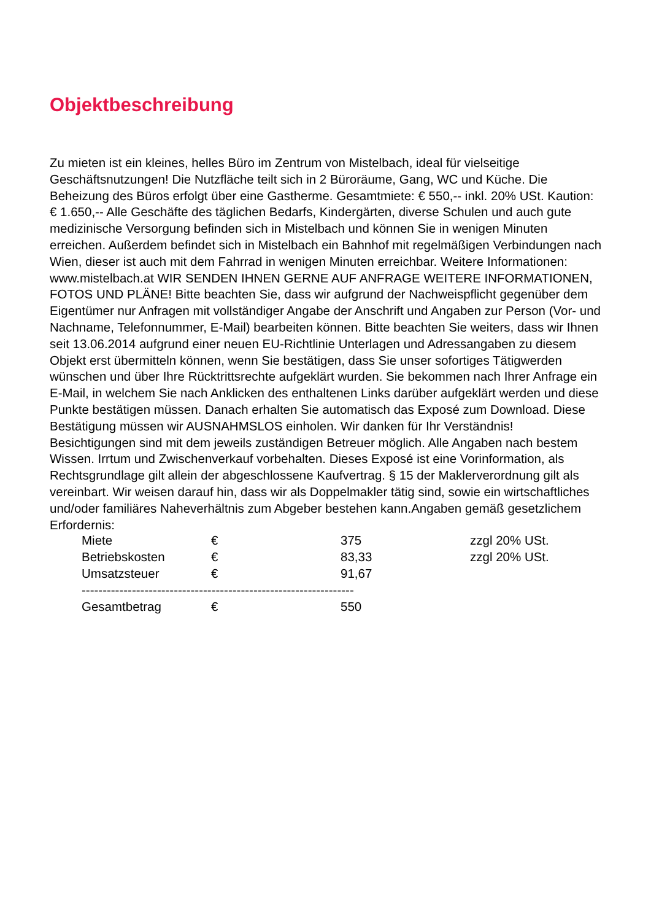Objektbeschreibung
Zu mieten ist ein kleines, helles Büro im Zentrum von Mistelbach, ideal für vielseitige Geschäftsnutzungen! Die Nutzfläche teilt sich in 2 Büroräume, Gang, WC und Küche. Die Beheizung des Büros erfolgt über eine Gastherme. Gesamtmiete: € 550,-- inkl. 20% USt. Kaution: € 1.650,-- Alle Geschäfte des täglichen Bedarfs, Kindergärten, diverse Schulen und auch gute medizinische Versorgung befinden sich in Mistelbach und können Sie in wenigen Minuten erreichen. Außerdem befindet sich in Mistelbach ein Bahnhof mit regelmäßigen Verbindungen nach Wien, dieser ist auch mit dem Fahrrad in wenigen Minuten erreichbar. Weitere Informationen: www.mistelbach.at WIR SENDEN IHNEN GERNE AUF ANFRAGE WEITERE INFORMATIONEN, FOTOS UND PLÄNE! Bitte beachten Sie, dass wir aufgrund der Nachweispflicht gegenüber dem Eigentümer nur Anfragen mit vollständiger Angabe der Anschrift und Angaben zur Person (Vor- und Nachname, Telefonnummer, E-Mail) bearbeiten können. Bitte beachten Sie weiters, dass wir Ihnen seit 13.06.2014 aufgrund einer neuen EU-Richtlinie Unterlagen und Adressangaben zu diesem Objekt erst übermitteln können, wenn Sie bestätigen, dass Sie unser sofortiges Tätigwerden wünschen und über Ihre Rücktrittsrechte aufgeklärt wurden. Sie bekommen nach Ihrer Anfrage ein E-Mail, in welchem Sie nach Anklicken des enthaltenen Links darüber aufgeklärt werden und diese Punkte bestätigen müssen. Danach erhalten Sie automatisch das Exposé zum Download. Diese Bestätigung müssen wir AUSNAHMSLOS einholen. Wir danken für Ihr Verständnis! Besichtigungen sind mit dem jeweils zuständigen Betreuer möglich. Alle Angaben nach bestem Wissen. Irrtum und Zwischenverkauf vorbehalten. Dieses Exposé ist eine Vorinformation, als Rechtsgrundlage gilt allein der abgeschlossene Kaufvertrag. § 15 der Maklerverordnung gilt als vereinbart. Wir weisen darauf hin, dass wir als Doppelmakler tätig sind, sowie ein wirtschaftliches und/oder familiäres Naheverhältnis zum Abgeber bestehen kann.Angaben gemäß gesetzlichem Erfordernis:
| Miete | € | 375 | zzgl 20% USt. |
| Betriebskosten | € | 83,33 | zzgl 20% USt. |
| Umsatzsteuer | € | 91,67 | |
| ----------------------------------------------------------------- | | | |
| Gesamtbetrag | € | 550 | |